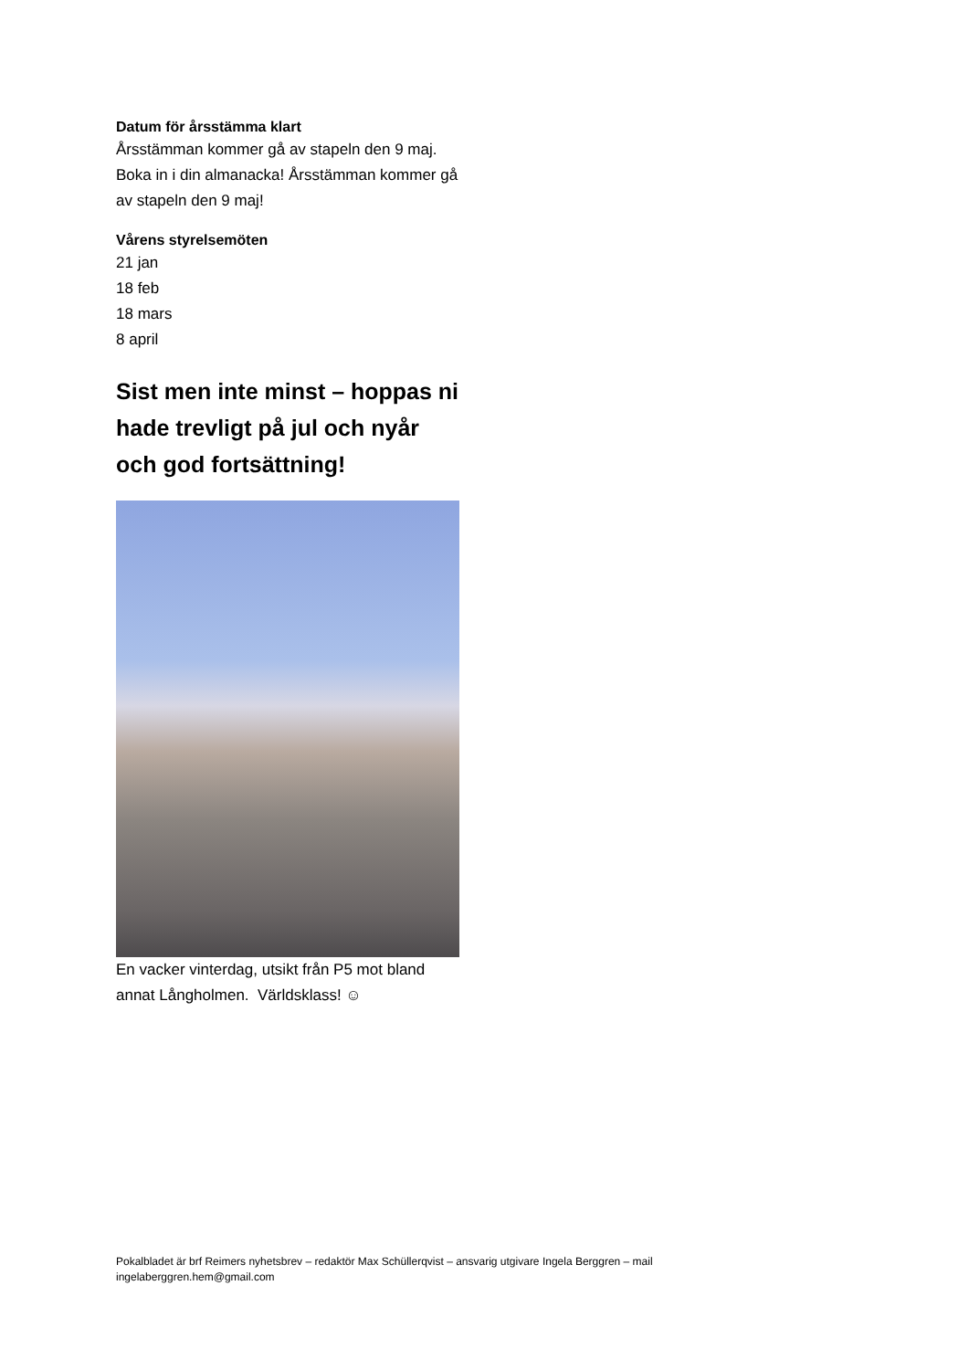Datum för årsstämma klart
Årsstämman kommer gå av stapeln den 9 maj. Boka in i din almanacka! Årsstämman kommer gå av stapeln den 9 maj!
Vårens styrelsemöten
21 jan
18 feb
18 mars
8 april
Sist men inte minst – hoppas ni hade trevligt på jul och nyår och god fortsättning!
En vacker vinterdag, utsikt från P5 mot bland annat Långholmen. Världsklass! ☺
Pokalbladet är brf Reimers nyhetsbrev – redaktör Max Schüllerqvist – ansvarig utgivare Ingela Berggren – mail ingelaberggren.hem@gmail.com